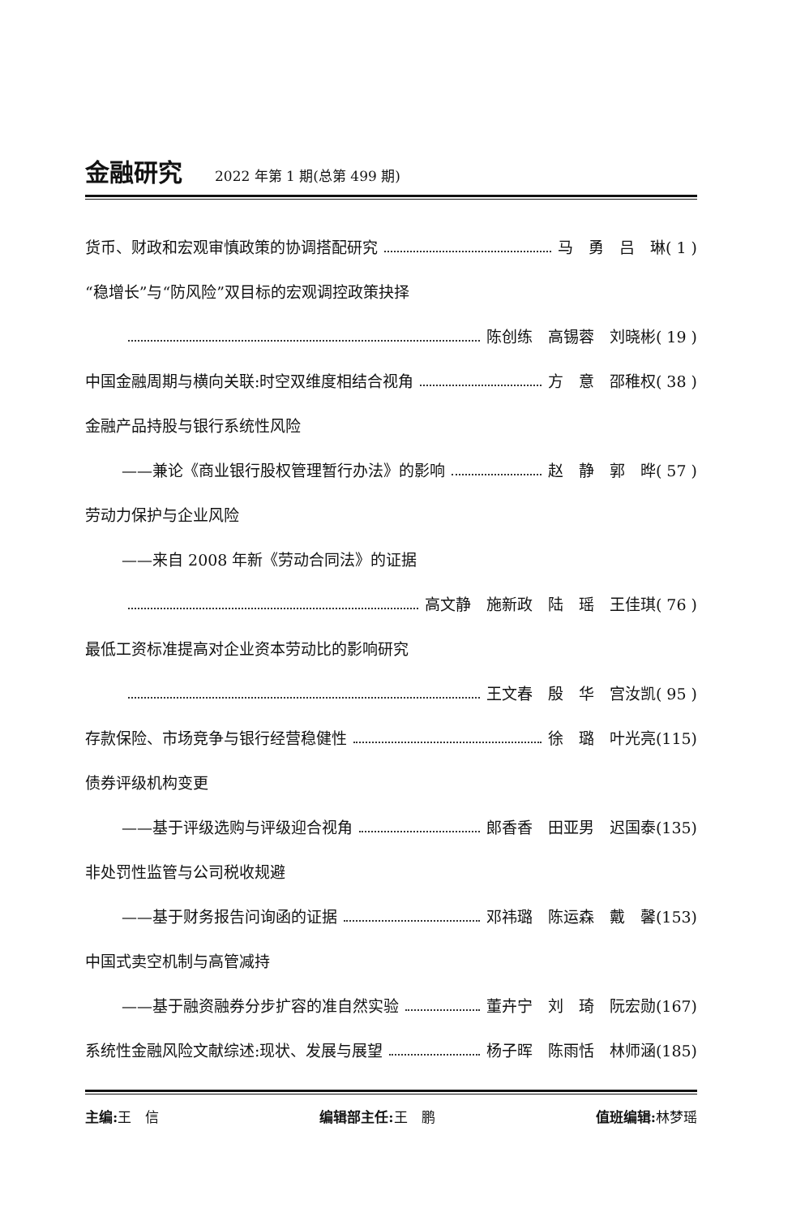金融研究
2022 年第 1 期(总第 499 期)
货币、财政和宏观审慎政策的协调搭配研究 马　勇　吕　琳( 1 )
“稳增长”与“防风险”双目标的宏观调控政策抉择
陈创练　高锡蓉　刘晓彬( 19 )
中国金融周期与横向关联:时空双维度相结合视角 方　意　邵稚权( 38 )
金融产品持股与银行系统性风险
——兼论《商业银行股权管理暂行办法》的影响 赵　静　郭　晔( 57 )
劳动力保护与企业风险
——来自 2008 年新《劳动合同法》的证据
高文静　施新政　陆　瑶　王佳琪( 76 )
最低工资标准提高对企业资本劳动比的影响研究
王文春　殷　华　宫汝凯( 95 )
存款保险、市场竞争与银行经营稳健性 徐　璐　叶光亮(115)
债券评级机构变更
——基于评级选购与评级迎合视角 郎香香　田亚男　迟国泰(135)
非处罚性监管与公司税收规避
——基于财务报告问询函的证据 邓祎璐　陈运森　戴　馨(153)
中国式卖空机制与高管减持
——基于融资融券分步扩容的准自然实验 董卉宁　刘　琦　阮宏勋(167)
系统性金融风险文献综述:现状、发展与展望 杨子晖　陈雨恬　林师涵(185)
主编: 王　信 编辑部主任: 王　鹏 值班编辑: 林梦瑶